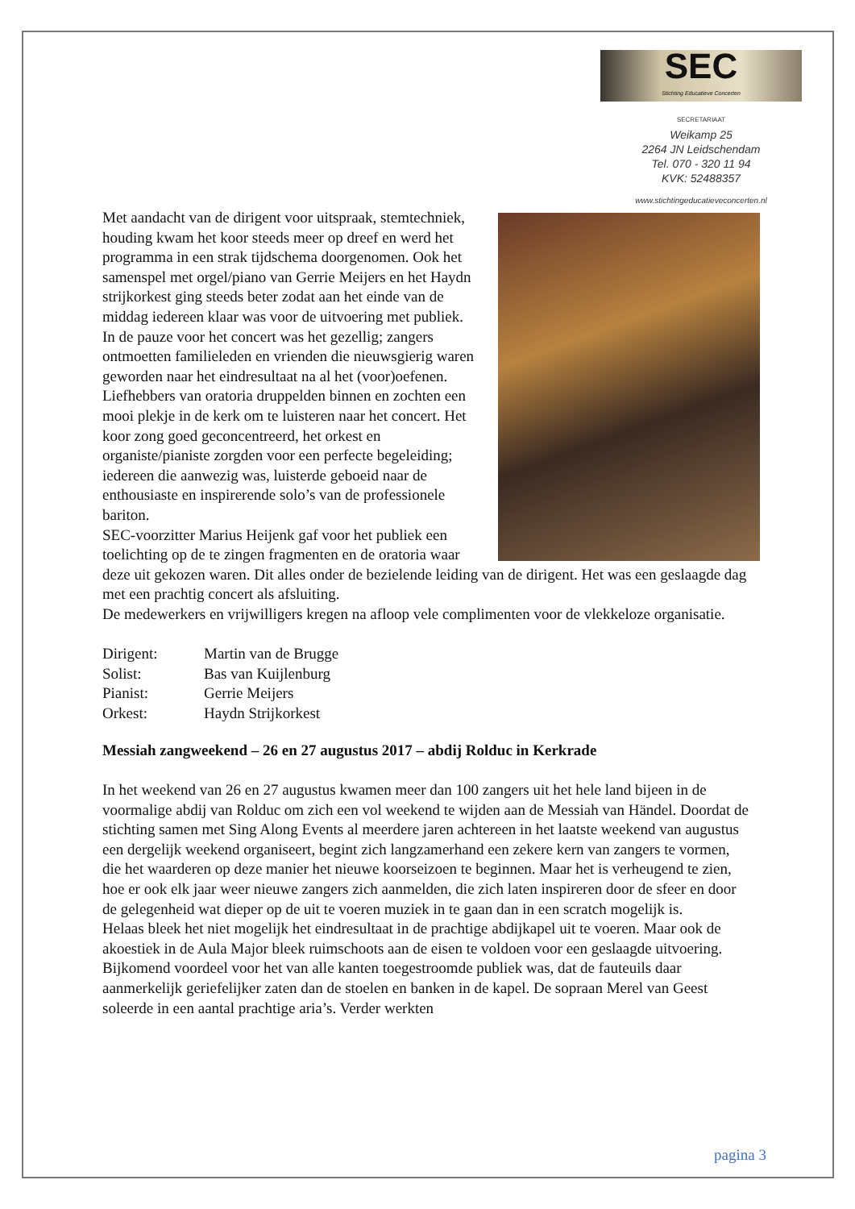SEC
Stichting Educatieve Concerten
SECRETARIAAT
Weikamp 25
2264 JN Leidschendam
Tel. 070 - 320 11 94
KVK: 52488357
www.stichtingeducatieveconcerten.nl
Met aandacht van de dirigent voor uitspraak, stemtechniek, houding kwam het koor steeds meer op dreef en werd het programma in een strak tijdschema doorgenomen. Ook het samenspel met orgel/piano van Gerrie Meijers en het Haydn strijkorkest ging steeds beter zodat aan het einde van de middag iedereen klaar was voor de uitvoering met publiek.
In de pauze voor het concert was het gezellig; zangers ontmoetten familieleden en vrienden die nieuwsgierig waren geworden naar het eindresultaat na al het (voor)oefenen.
Liefhebbers van oratoria druppelden binnen en zochten een mooi plekje in de kerk om te luisteren naar het concert. Het koor zong goed geconcentreerd, het orkest en organiste/pianiste zorgden voor een perfecte begeleiding; iedereen die aanwezig was, luisterde geboeid naar de enthousiaste en inspirerende solo’s van de professionele bariton.
SEC-voorzitter Marius Heijenk gaf voor het publiek een toelichting op de te zingen fragmenten en de oratoria waar deze uit gekozen waren. Dit alles onder de bezielende leiding van de dirigent. Het was een geslaagde dag met een prachtig concert als afsluiting.
De medewerkers en vrijwilligers kregen na afloop vele complimenten voor de vlekkeloze organisatie.
| Dirigent: | Martin van de Brugge |
| Solist: | Bas van Kuijlenburg |
| Pianist: | Gerrie Meijers |
| Orkest: | Haydn Strijkorkest |
Messiah zangweekend – 26 en 27 augustus 2017 – abdij Rolduc in Kerkrade
In het weekend van 26 en 27 augustus kwamen meer dan 100 zangers uit het hele land bijeen in de voormalige abdij van Rolduc om zich een vol weekend te wijden aan de Messiah van Händel. Doordat de stichting samen met Sing Along Events al meerdere jaren achtereen in het laatste weekend van augustus een dergelijk weekend organiseert, begint zich langzamerhand een zekere kern van zangers te vormen, die het waarderen op deze manier het nieuwe koorseizoen te beginnen. Maar het is verheugend te zien, hoe er ook elk jaar weer nieuwe zangers zich aanmelden, die zich laten inspireren door de sfeer en door de gelegenheid wat dieper op de uit te voeren muziek in te gaan dan in een scratch mogelijk is.
Helaas bleek het niet mogelijk het eindresultaat in de prachtige abdijkapel uit te voeren. Maar ook de akoestiek in de Aula Major bleek ruimschoots aan de eisen te voldoen voor een geslaagde uitvoering. Bijkomend voordeel voor het van alle kanten toegestroomde publiek was, dat de fauteuils daar aanmerkelijk geriefelijker zaten dan de stoelen en banken in de kapel. De sopraan Merel van Geest soleerde in een aantal prachtige aria’s. Verder werkten
pagina 3